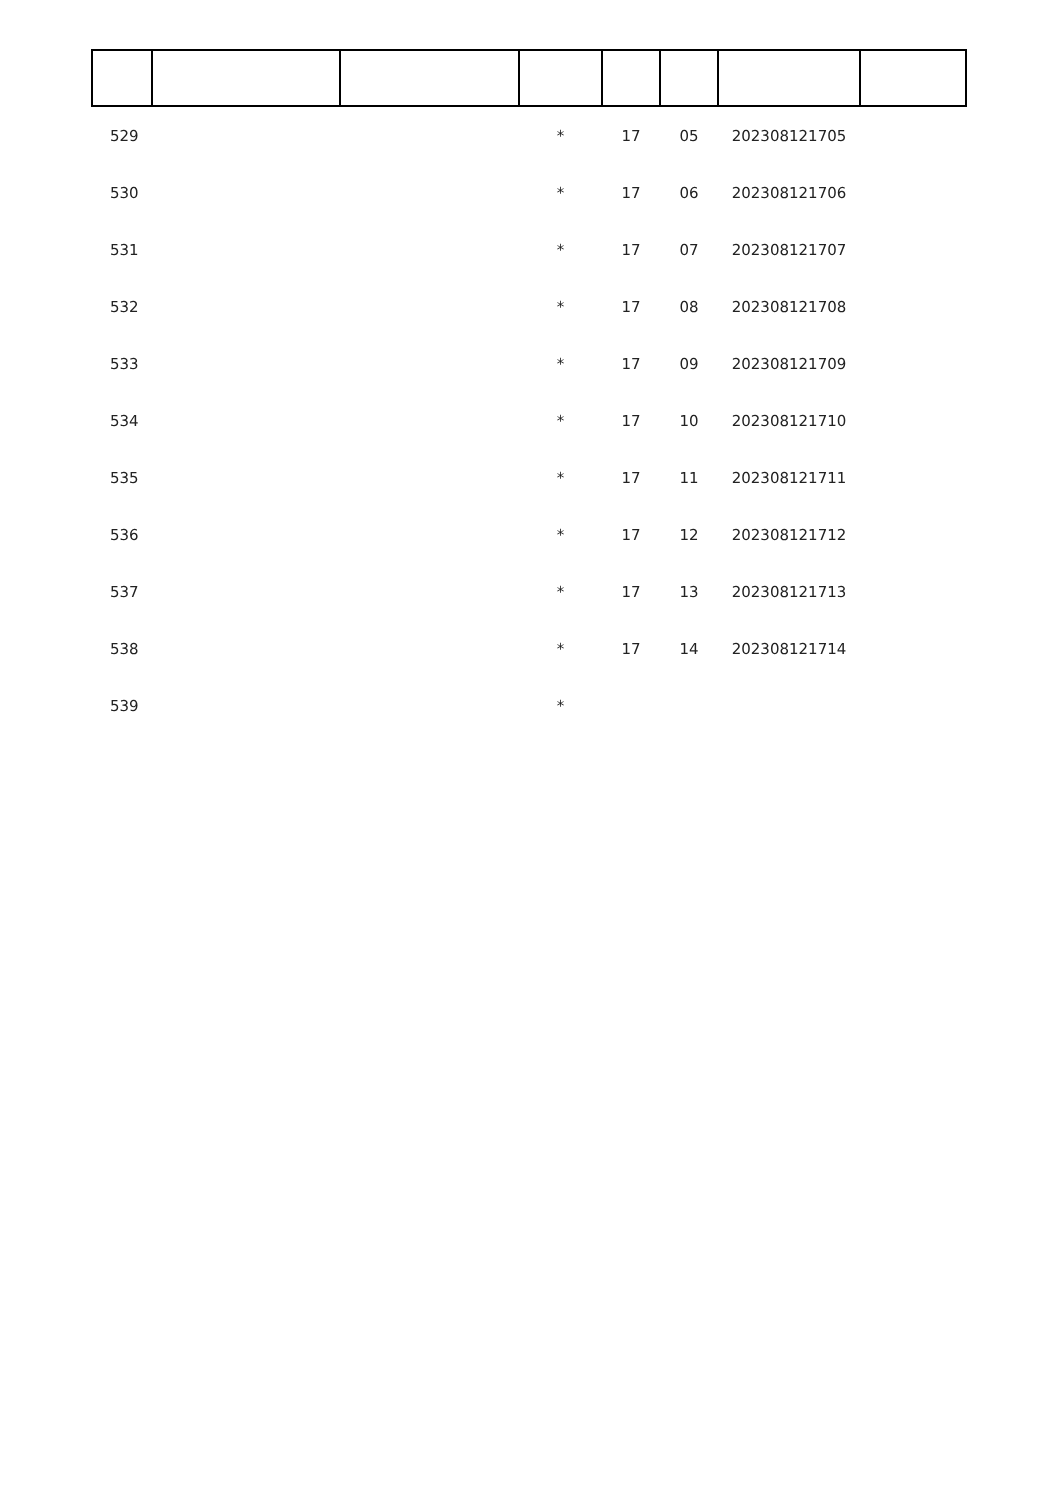| 529 | | | * | 17 | 05 | 202308121705 | |
| 530 | | | * | 17 | 06 | 202308121706 | |
| 531 | | | * | 17 | 07 | 202308121707 | |
| 532 | | | * | 17 | 08 | 202308121708 | |
| 533 | | | * | 17 | 09 | 202308121709 | |
| 534 | | | * | 17 | 10 | 202308121710 | |
| 535 | | | * | 17 | 11 | 202308121711 | |
| 536 | | | * | 17 | 12 | 202308121712 | |
| 537 | | | * | 17 | 13 | 202308121713 | |
| 538 | | | * | 17 | 14 | 202308121714 | |
| 539 | | | * | | | | |